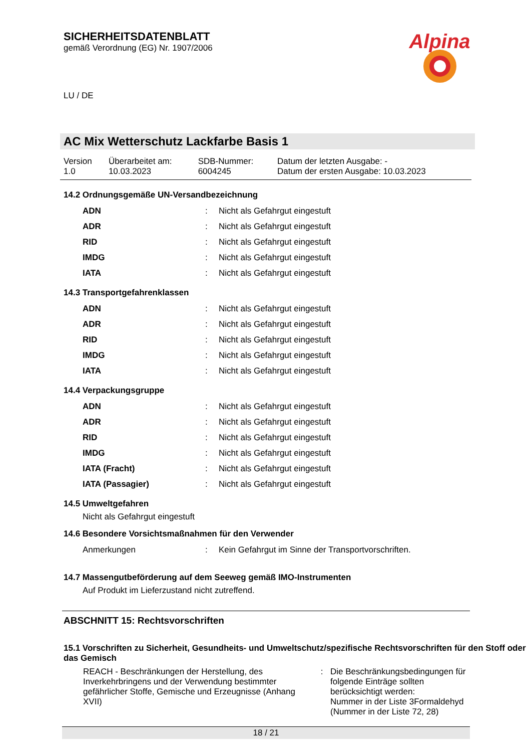SICHERHEITSDATENBLATT
gemäß Verordnung (EG) Nr. 1907/2006
Alpina
LU / DE
AC Mix Wetterschutz Lackfarbe Basis 1
| Version 1.0 | Überarbeitet am: 10.03.2023 | SDB-Nummer: 6004245 | Datum der letzten Ausgabe: - Datum der ersten Ausgabe: 10.03.2023 |
14.2 Ordnungsgemäße UN-Versandbezeichnung
| ADN | : | Nicht als Gefahrgut eingestuft |
| ADR | : | Nicht als Gefahrgut eingestuft |
| RID | : | Nicht als Gefahrgut eingestuft |
| IMDG | : | Nicht als Gefahrgut eingestuft |
| IATA | : | Nicht als Gefahrgut eingestuft |
14.3 Transportgefahrenklassen
| ADN | : | Nicht als Gefahrgut eingestuft |
| ADR | : | Nicht als Gefahrgut eingestuft |
| RID | : | Nicht als Gefahrgut eingestuft |
| IMDG | : | Nicht als Gefahrgut eingestuft |
| IATA | : | Nicht als Gefahrgut eingestuft |
14.4 Verpackungsgruppe
| ADN | : | Nicht als Gefahrgut eingestuft |
| ADR | : | Nicht als Gefahrgut eingestuft |
| RID | : | Nicht als Gefahrgut eingestuft |
| IMDG | : | Nicht als Gefahrgut eingestuft |
| IATA (Fracht) | : | Nicht als Gefahrgut eingestuft |
| IATA (Passagier) | : | Nicht als Gefahrgut eingestuft |
14.5 Umweltgefahren
Nicht als Gefahrgut eingestuft
14.6 Besondere Vorsichtsmaßnahmen für den Verwender
| Anmerkungen | : | Kein Gefahrgut im Sinne der Transportvorschriften. |
14.7 Massengutbeförderung auf dem Seeweg gemäß IMO-Instrumenten
Auf Produkt im Lieferzustand nicht zutreffend.
ABSCHNITT 15: Rechtsvorschriften
15.1 Vorschriften zu Sicherheit, Gesundheits- und Umweltschutz/spezifische Rechtsvorschriften für den Stoff oder das Gemisch
| REACH - Beschränkungen der Herstellung, des Inverkehrbringens und der Verwendung bestimmter gefährlicher Stoffe, Gemische und Erzeugnisse (Anhang XVII) | : | Die Beschränkungsbedingungen für folgende Einträge sollten berücksichtigt werden: Nummer in der Liste 3Formaldehyd (Nummer in der Liste 72, 28) |
18 / 21